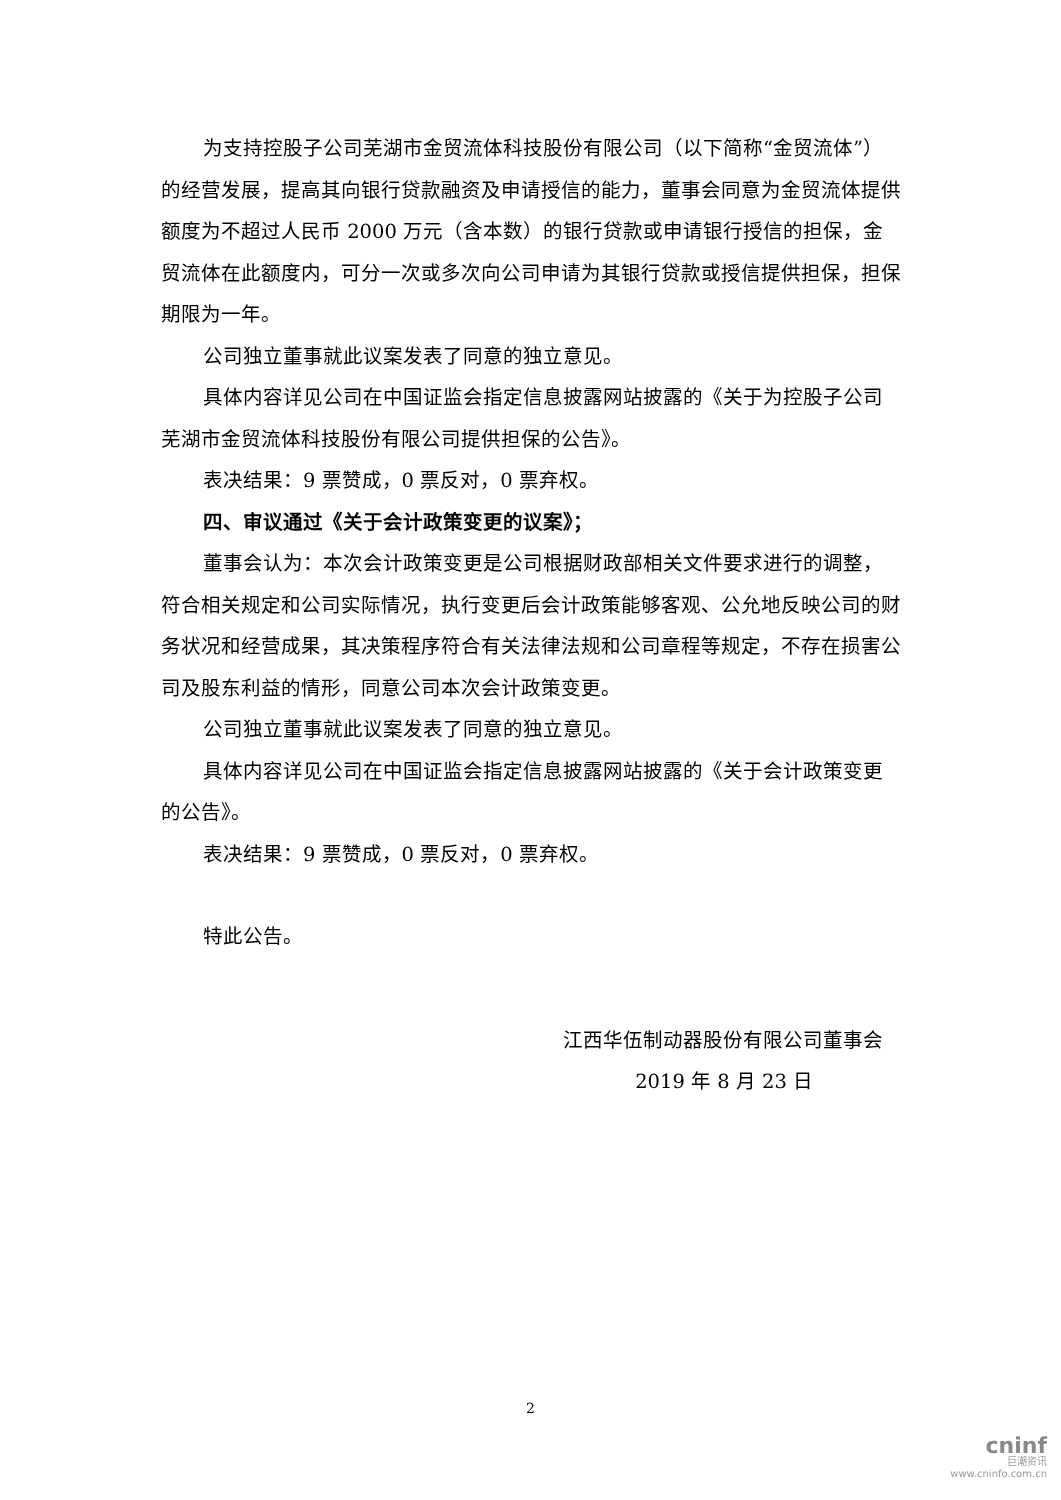为支持控股子公司芜湖市金贸流体科技股份有限公司（以下简称“金贸流体”）的经营发展，提高其向银行贷款融资及申请授信的能力，董事会同意为金贸流体提供额度为不超过人民币 2000 万元（含本数）的银行贷款或申请银行授信的担保，金贸流体在此额度内，可分一次或多次向公司申请为其银行贷款或授信提供担保，担保期限为一年。
公司独立董事就此议案发表了同意的独立意见。
具体内容详见公司在中国证监会指定信息披露网站披露的《关于为控股子公司芜湖市金贸流体科技股份有限公司提供担保的公告》。
表决结果：9 票赞成，0 票反对，0 票弃权。
四、审议通过《关于会计政策变更的议案》；
董事会认为：本次会计政策变更是公司根据财政部相关文件要求进行的调整，符合相关规定和公司实际情况，执行变更后会计政策能够客观、公允地反映公司的财务状况和经营成果，其决策程序符合有关法律法规和公司章程等规定，不存在损害公司及股东利益的情形，同意公司本次会计政策变更。
公司独立董事就此议案发表了同意的独立意见。
具体内容详见公司在中国证监会指定信息披露网站披露的《关于会计政策变更的公告》。
表决结果：9 票赞成，0 票反对，0 票弃权。
特此公告。
江西华伍制动器股份有限公司董事会
2019 年 8 月 23 日
2
cninf
巨潮资讯
www.cninfo.com.cn